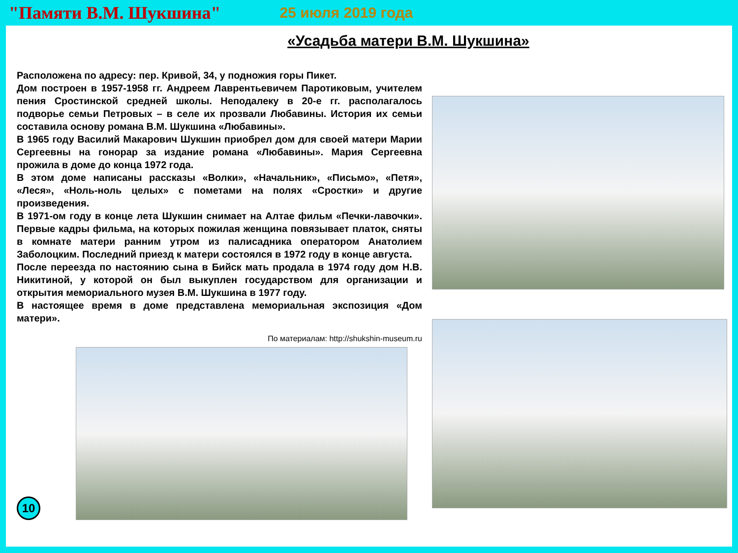"Памяти В.М. Шукшина" 25 июля 2019 года
«Усадьба матери В.М. Шукшина»
Расположена по адресу: пер. Кривой, 34, у подножия горы Пикет.
Дом построен в 1957-1958 гг. Андреем Лаврентьевичем Паротиковым, учителем пения Сростинской средней школы. Неподалеку в 20-е гг. располагалось подворье семьи Петровых – в селе их прозвали Любавины. История их семьи составила основу романа В.М. Шукшина «Любавины».
В 1965 году Василий Макарович Шукшин приобрел дом для своей матери Марии Сергеевны на гонорар за издание романа «Любавины». Мария Сергеевна прожила в доме до конца 1972 года.
В этом доме написаны рассказы «Волки», «Начальник», «Письмо», «Петя», «Леся», «Ноль-ноль целых» с пометами на полях «Сростки» и другие произведения.
В 1971-ом году в конце лета Шукшин снимает на Алтае фильм «Печки-лавочки». Первые кадры фильма, на которых пожилая женщина повязывает платок, сняты в комнате матери ранним утром из палисадника оператором Анатолием Заболоцким. Последний приезд к матери состоялся в 1972 году в конце августа.
После переезда по настоянию сына в Бийск мать продала в 1974 году дом Н.В. Никитиной, у которой он был выкуплен государством для организации и открытия мемориального музея В.М. Шукшина в 1977 году.
В настоящее время в доме представлена мемориальная экспозиция «Дом матери».
По материалам: http://shukshin-museum.ru
10